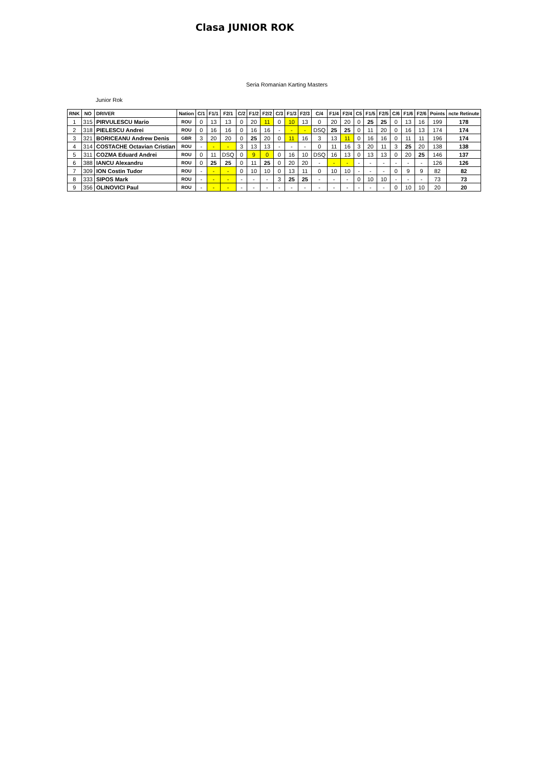Clasa JUNIOR ROK
Seria Romanian Karting Masters
Junior Rok
| RNK | NO | DRIVER | Nation | C/1 | F1/1 | F2/1 | C/2 | F1/2 | F2/2 | C/3 | F1/3 | F2/3 | C/4 | F1/4 | F2/4 | C5 | F1/5 | F2/5 | C/6 | F1/6 | F2/6 | Points | ncte Retinute |
| --- | --- | --- | --- | --- | --- | --- | --- | --- | --- | --- | --- | --- | --- | --- | --- | --- | --- | --- | --- | --- | --- | --- | --- |
| 1 | 315 | PIRVULESCU Mario | ROU | 0 | 13 | 13 | 0 | 20 | 11 | 0 | 10 | 13 | 0 | 20 | 20 | 0 | 25 | 25 | 0 | 13 | 16 | 199 | 178 |
| 2 | 318 | PIELESCU Andrei | ROU | 0 | 16 | 16 | 0 | 16 | 16 | - | - | - | DSQ | 25 | 25 | 0 | 11 | 20 | 0 | 16 | 13 | 174 | 174 |
| 3 | 321 | BORICEANU Andrew Denis | GBR | 3 | 20 | 20 | 0 | 25 | 20 | 0 | 11 | 16 | 3 | 13 | 11 | 0 | 16 | 16 | 0 | 11 | 11 | 196 | 174 |
| 4 | 314 | COSTACHE Octavian Cristian | ROU | - | - | - | 3 | 13 | 13 | - | - | - | 0 | 11 | 16 | 3 | 20 | 11 | 3 | 25 | 20 | 138 | 138 |
| 5 | 311 | COZMA Eduard Andrei | ROU | 0 | 11 | DSQ | 0 | 9 | 0 | 0 | 16 | 10 | DSQ | 16 | 13 | 0 | 13 | 13 | 0 | 20 | 25 | 146 | 137 |
| 6 | 388 | IANCU Alexandru | ROU | 0 | 25 | 25 | 0 | 11 | 25 | 0 | 20 | 20 | - | - | - | - | - | - | - | - | - | 126 | 126 |
| 7 | 309 | ION Costin Tudor | ROU | - | - | - | 0 | 10 | 10 | 0 | 13 | 11 | 0 | 10 | 10 | - | - | - | 0 | 9 | 9 | 82 | 82 |
| 8 | 333 | SIPOS Mark | ROU | - | - | - | - | - | - | 3 | 25 | 25 | - | - | - | 0 | 10 | 10 | - | - | - | 73 | 73 |
| 9 | 356 | OLINOVICI Paul | ROU | - | - | - | - | - | - | - | - | - | - | - | - | - | - | - | 0 | 10 | 10 | 20 | 20 |